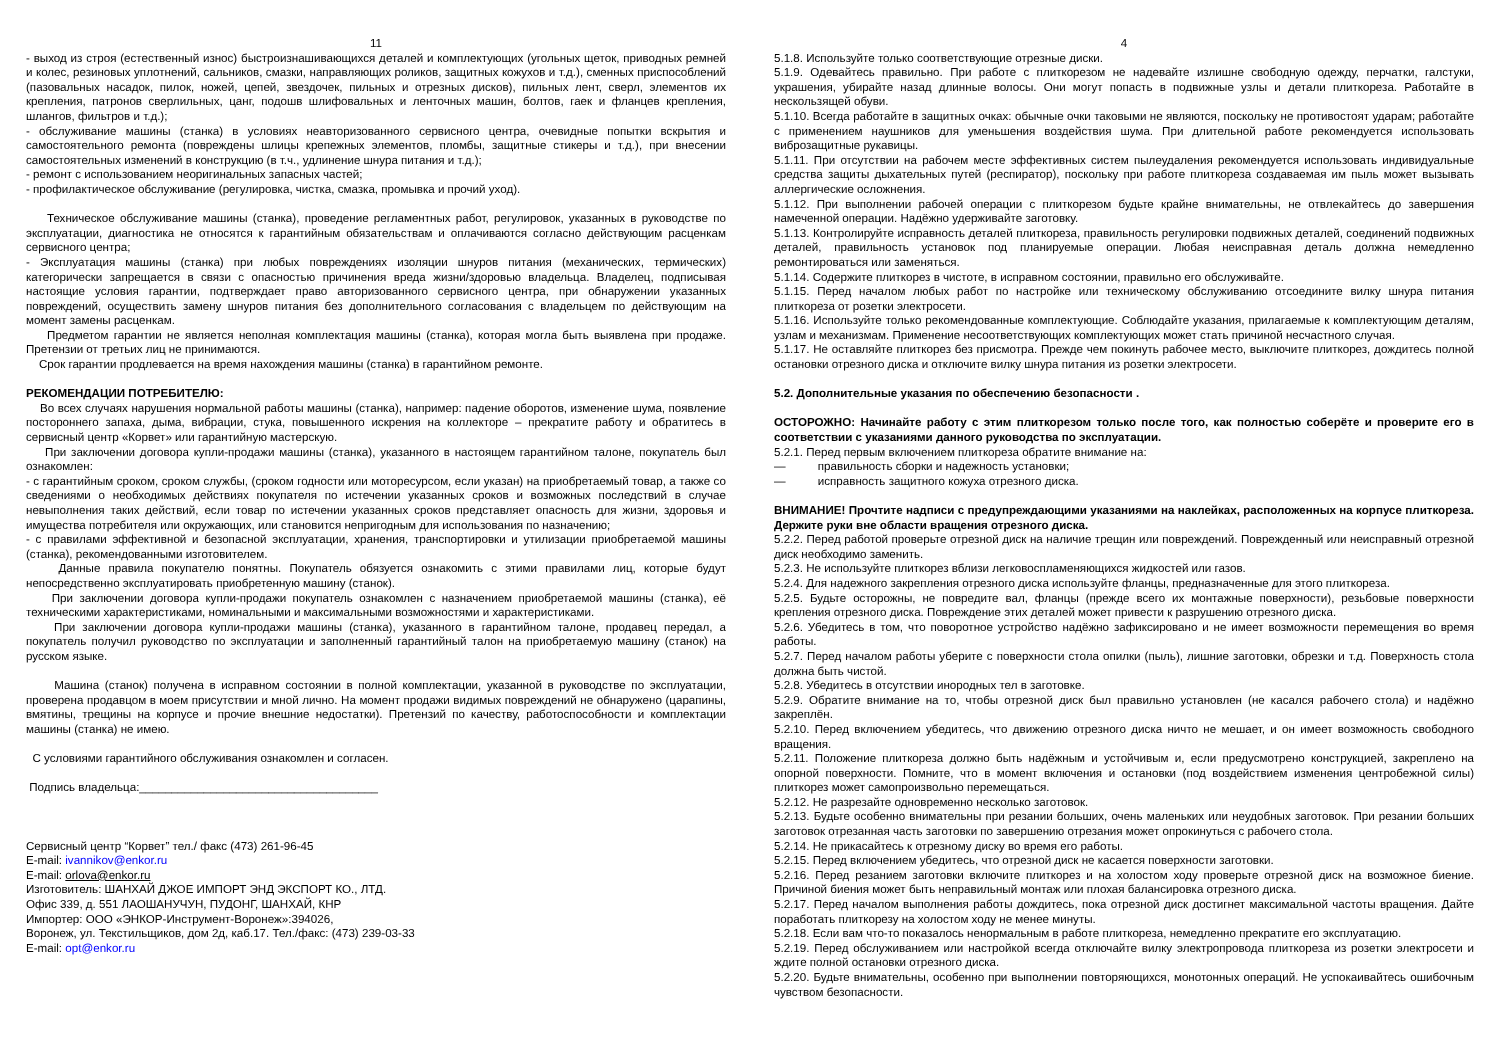11
- выход из строя (естественный износ) быстроизнашивающихся деталей и комплектующих (угольных щеток, приводных ремней и колес, резиновых уплотнений, сальников, смазки, направляющих роликов, защитных кожухов и т.д.), сменных приспособлений (пазовальных насадок, пилок, ножей, цепей, звездочек, пильных и отрезных дисков), пильных лент, сверл, элементов их крепления, патронов сверлильных, цанг, подошв шлифовальных и ленточных машин, болтов, гаек и фланцев крепления, шлангов, фильтров и т.д.);
- обслуживание машины (станка) в условиях неавторизованного сервисного центра, очевидные попытки вскрытия и самостоятельного ремонта (повреждены шлицы крепежных элементов, пломбы, защитные стикеры и т.д.), при внесении самостоятельных изменений в конструкцию (в т.ч., удлинение шнура питания и т.д.);
- ремонт с использованием неоригинальных запасных частей;
- профилактическое обслуживание (регулировка, чистка, смазка, промывка и прочий уход).
Техническое обслуживание машины (станка), проведение регламентных работ, регулировок, указанных в руководстве по эксплуатации, диагностика не относятся к гарантийным обязательствам и оплачиваются согласно действующим расценкам сервисного центра;
- Эксплуатация машины (станка) при любых повреждениях изоляции шнуров питания (механических, термических) категорически запрещается в связи с опасностью причинения вреда жизни/здоровью владельца. Владелец, подписывая настоящие условия гарантии, подтверждает право авторизованного сервисного центра, при обнаружении указанных повреждений, осуществить замену шнуров питания без дополнительного согласования с владельцем по действующим на момент замены расценкам.
Предметом гарантии не является неполная комплектация машины (станка), которая могла быть выявлена при продаже. Претензии от третьих лиц не принимаются.
Срок гарантии продлевается на время нахождения машины (станка) в гарантийном ремонте.
РЕКОМЕНДАЦИИ ПОТРЕБИТЕЛЮ:
Во всех случаях нарушения нормальной работы машины (станка), например: падение оборотов, изменение шума, появление постороннего запаха, дыма, вибрации, стука, повышенного искрения на коллекторе – прекратите работу и обратитесь в сервисный центр «Корвет» или гарантийную мастерскую.
При заключении договора купли-продажи машины (станка), указанного в настоящем гарантийном талоне, покупатель был ознакомлен:
- с гарантийным сроком, сроком службы, (сроком годности или моторесурсом, если указан) на приобретаемый товар, а также со сведениями о необходимых действиях покупателя по истечении указанных сроков и возможных последствий в случае невыполнения таких действий, если товар по истечении указанных сроков представляет опасность для жизни, здоровья и имущества потребителя или окружающих, или становится непригодным для использования по назначению;
- с правилами эффективной и безопасной эксплуатации, хранения, транспортировки и утилизации приобретаемой машины (станка), рекомендованными изготовителем.
Данные правила покупателю понятны. Покупатель обязуется ознакомить с этими правилами лиц, которые будут непосредственно эксплуатировать приобретенную машину (станок).
При заключении договора купли-продажи покупатель ознакомлен с назначением приобретаемой машины (станка), её техническими характеристиками, номинальными и максимальными возможностями и характеристиками.
При заключении договора купли-продажи машины (станка), указанного в гарантийном талоне, продавец передал, а покупатель получил руководство по эксплуатации и заполненный гарантийный талон на приобретаемую машину (станок) на русском языке.
Машина (станок) получена в исправном состоянии в полной комплектации, указанной в руководстве по эксплуатации, проверена продавцом в моем присутствии и мной лично. На момент продажи видимых повреждений не обнаружено (царапины, вмятины, трещины на корпусе и прочие внешние недостатки). Претензий по качеству, работоспособности и комплектации машины (станка) не имею.
С условиями гарантийного обслуживания ознакомлен и согласен.
Подпись владельца:_____________________________________
Сервисный центр “Корвет” тел./ факс (473) 261-96-45
E-mail: ivannikov@enkor.ru
E-mail: orlova@enkor.ru
Изготовитель: ШАНХАЙ ДЖОЕ ИМПОРТ ЭНД ЭКСПОРТ КО., ЛТД.
Офис 339, д. 551 ЛАОШАНУЧУН, ПУДОНГ, ШАНХАЙ, КНР
Импортер: ООО «ЭНКОР-Инструмент-Воронеж»:394026,
Воронеж, ул. Текстильщиков, дом 2д, каб.17. Тел./факс: (473) 239-03-33
E-mail: opt@enkor.ru
4
5.1.8. Используйте только соответствующие отрезные диски.
5.1.9. Одевайтесь правильно. При работе с плиткорезом не надевайте излишне свободную одежду, перчатки, галстуки, украшения, убирайте назад длинные волосы. Они могут попасть в подвижные узлы и детали плиткореза. Работайте в нескользящей обуви.
5.1.10. Всегда работайте в защитных очках: обычные очки таковыми не являются, поскольку не противостоят ударам; работайте с применением наушников для уменьшения воздействия шума. При длительной работе рекомендуется использовать виброзащитные рукавицы.
5.1.11. При отсутствии на рабочем месте эффективных систем пылеудаления рекомендуется использовать индивидуальные средства защиты дыхательных путей (респиратор), поскольку при работе плиткореза создаваемая им пыль может вызывать аллергические осложнения.
5.1.12. При выполнении рабочей операции с плиткорезом будьте крайне внимательны, не отвлекайтесь до завершения намеченной операции. Надёжно удерживайте заготовку.
5.1.13. Контролируйте исправность деталей плиткореза, правильность регулировки подвижных деталей, соединений подвижных деталей, правильность установок под планируемые операции. Любая неисправная деталь должна немедленно ремонтироваться или заменяться.
5.1.14. Содержите плиткорез в чистоте, в исправном состоянии, правильно его обслуживайте.
5.1.15. Перед началом любых работ по настройке или техническому обслуживанию отсоедините вилку шнура питания плиткореза от розетки электросети.
5.1.16. Используйте только рекомендованные комплектующие. Соблюдайте указания, прилагаемые к комплектующим деталям, узлам и механизмам. Применение несоответствующих комплектующих может стать причиной несчастного случая.
5.1.17. Не оставляйте плиткорез без присмотра. Прежде чем покинуть рабочее место, выключите плиткорез, дождитесь полной остановки отрезного диска и отключите вилку шнура питания из розетки электросети.
5.2. Дополнительные указания по обеспечению безопасности .
ОСТОРОЖНО: Начинайте работу с этим плиткорезом только после того, как полностью соберёте и проверите его в соответствии с указаниями данного руководства по эксплуатации.
5.2.1. Перед первым включением плиткореза обратите внимание на:
— правильность сборки и надежность установки;
— исправность защитного кожуха отрезного диска.
ВНИМАНИЕ! Прочтите надписи с предупреждающими указаниями на наклейках, расположенных на корпусе плиткореза. Держите руки вне области вращения отрезного диска.
5.2.2. Перед работой проверьте отрезной диск на наличие трещин или повреждений. Поврежденный или неисправный отрезной диск необходимо заменить.
5.2.3. Не используйте плиткорез вблизи легковоспламеняющихся жидкостей или газов.
5.2.4. Для надежного закрепления отрезного диска используйте фланцы, предназначенные для этого плиткореза.
5.2.5. Будьте осторожны, не повредите вал, фланцы (прежде всего их монтажные поверхности), резьбовые поверхности крепления отрезного диска. Повреждение этих деталей может привести к разрушению отрезного диска.
5.2.6. Убедитесь в том, что поворотное устройство надёжно зафиксировано и не имеет возможности перемещения во время работы.
5.2.7. Перед началом работы уберите с поверхности стола опилки (пыль), лишние заготовки, обрезки и т.д. Поверхность стола должна быть чистой.
5.2.8. Убедитесь в отсутствии инородных тел в заготовке.
5.2.9. Обратите внимание на то, чтобы отрезной диск был правильно установлен (не касался рабочего стола) и надёжно закреплён.
5.2.10. Перед включением убедитесь, что движению отрезного диска ничто не мешает, и он имеет возможность свободного вращения.
5.2.11. Положение плиткореза должно быть надёжным и устойчивым и, если предусмотрено конструкцией, закреплено на опорной поверхности. Помните, что в момент включения и остановки (под воздействием изменения центробежной силы) плиткорез может самопроизвольно перемещаться.
5.2.12. Не разрезайте одновременно несколько заготовок.
5.2.13. Будьте особенно внимательны при резании больших, очень маленьких или неудобных заготовок. При резании больших заготовок отрезанная часть заготовки по завершению отрезания может опрокинуться с рабочего стола.
5.2.14. Не прикасайтесь к отрезному диску во время его работы.
5.2.15. Перед включением убедитесь, что отрезной диск не касается поверхности заготовки.
5.2.16. Перед резанием заготовки включите плиткорез и на холостом ходу проверьте отрезной диск на возможное биение. Причиной биения может быть неправильный монтаж или плохая балансировка отрезного диска.
5.2.17. Перед началом выполнения работы дождитесь, пока отрезной диск достигнет максимальной частоты вращения. Дайте поработать плиткорезу на холостом ходу не менее минуты.
5.2.18. Если вам что-то показалось ненормальным в работе плиткореза, немедленно прекратите его эксплуатацию.
5.2.19. Перед обслуживанием или настройкой всегда отключайте вилку электропровода плиткореза из розетки электросети и ждите полной остановки отрезного диска.
5.2.20. Будьте внимательны, особенно при выполнении повторяющихся, монотонных операций. Не успокаивайтесь ошибочным чувством безопасности.